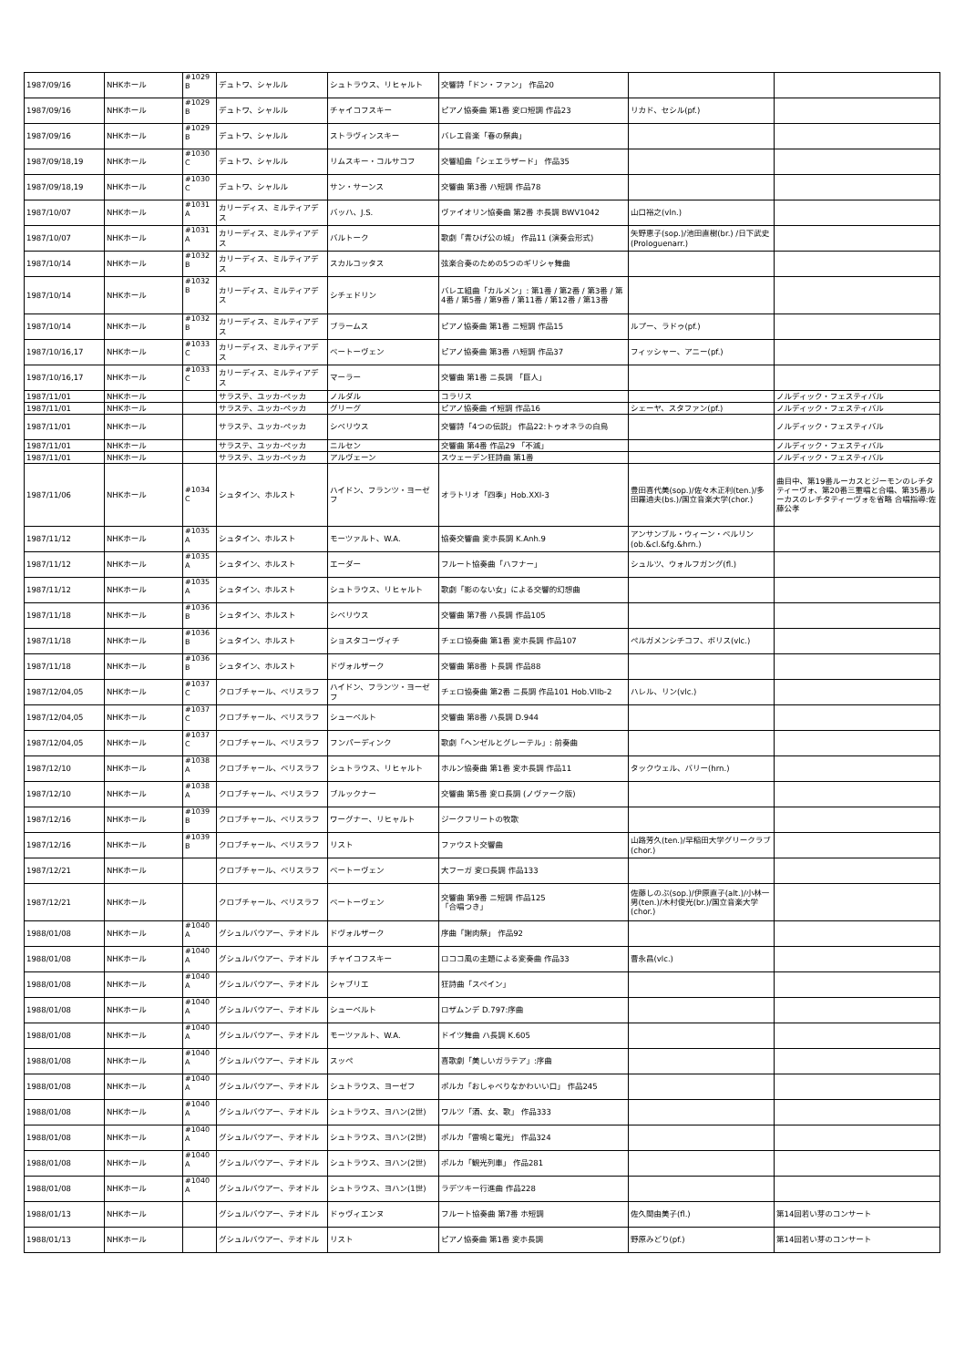| 1987/09/16 | NHKホール | #1029 B | デュトワ、シャルル | シュトラウス、リヒャルト | 交響詩「ドン・ファン」 作品20 | | |
| 1987/09/16 | NHKホール | #1029 B | デュトワ、シャルル | チャイコフスキー | ピアノ協奏曲 第1番 変ロ短調 作品23 | リカド、セシル(pf.) | |
| 1987/09/16 | NHKホール | #1029 B | デュトワ、シャルル | ストラヴィンスキー | バレエ音楽「春の祭典」 | | |
| 1987/09/18,19 | NHKホール | #1030 C | デュトワ、シャルル | リムスキー・コルサコフ | 交響組曲「シェエラザード」 作品35 | | |
| 1987/09/18,19 | NHKホール | #1030 C | デュトワ、シャルル | サン・サーンス | 交響曲 第3番 ハ短調 作品78 | | |
| 1987/10/07 | NHKホール | #1031 A | カリーディス、ミルティアデス | バッハ、J.S. | ヴァイオリン協奏曲 第2番 ホ長調 BWV1042 | 山口裕之(vln.) | |
| 1987/10/07 | NHKホール | #1031 A | カリーディス、ミルティアデス | バルトーク | 歌劇「青ひげ公の城」 作品11 (演奏会形式) | 矢野恵子(sop.)/池田直樹(br.) /日下武史(Prologuenarr.) | |
| 1987/10/14 | NHKホール | #1032 B | カリーディス、ミルティアデス | スカルコッタス | 弦楽合奏のための5つのギリシャ舞曲 | | |
| 1987/10/14 | NHKホール | #1032 B | カリーディス、ミルティアデス | シチェドリン | バレエ組曲「カルメン」: 第1番 / 第2番 / 第3番 / 第4番 / 第5番 / 第9番 / 第11番 / 第12番 / 第13番 | | |
| 1987/10/14 | NHKホール | #1032 B | カリーディス、ミルティアデス | ブラームス | ピアノ協奏曲 第1番 ニ短調 作品15 | ルプー、ラドゥ(pf.) | |
| 1987/10/16,17 | NHKホール | #1033 C | カリーディス、ミルティアデス | ベートーヴェン | ピアノ協奏曲 第3番 ハ短調 作品37 | フィッシャー、アニー(pf.) | |
| 1987/10/16,17 | NHKホール | #1033 C | カリーディス、ミルティアデス | マーラー | 交響曲 第1番 ニ長調 「巨人」 | | |
| 1987/11/01 | NHKホール | | サラステ、ユッカ-ペッカ | ノルダル | コラリス | | ノルディック・フェスティバル |
| 1987/11/01 | NHKホール | | サラステ、ユッカ-ペッカ | グリーグ | ピアノ協奏曲 イ短調 作品16 | シェーヤ、スタファン(pf.) | ノルディック・フェスティバル |
| 1987/11/01 | NHKホール | | サラステ、ユッカ-ペッカ | シベリウス | 交響詩「4つの伝説」 作品22:トゥオネラの白鳥 | | ノルディック・フェスティバル |
| 1987/11/01 | NHKホール | | サラステ、ユッカ-ペッカ | ニルセン | 交響曲 第4番 作品29 「不滅」 | | ノルディック・フェスティバル |
| 1987/11/01 | NHKホール | | サラステ、ユッカ-ペッカ | アルヴェーン | スウェーデン狂詩曲 第1番 | | ノルディック・フェスティバル |
| 1987/11/06 | NHKホール | #1034 C | シュタイン、ホルスト | ハイドン、フランツ・ヨーゼフ | オラトリオ「四季」Hob.XXI-3 | 豊田喜代美(sop.)/佐々木正利(ten.)/多田羅迪夫(bs.)/国立音楽大学(chor.) | 曲目中、第19番ルーカスとジーモンのレチタティーヴォ、第20番三重唱と合唱、第35番ルーカスのレチタティーヴォを省略 合唱指導:佐藤公孝 |
| 1987/11/12 | NHKホール | #1035 A | シュタイン、ホルスト | モーツァルト、W.A. | 協奏交響曲 変ホ長調 K.Anh.9 | アンサンブル・ウィーン・ベルリン(ob.&cl.&fg.&hrn.) | |
| 1987/11/12 | NHKホール | #1035 A | シュタイン、ホルスト | エーダー | フルート協奏曲「ハフナー」 | シュルツ、ウォルフガング(fl.) | |
| 1987/11/12 | NHKホール | #1035 A | シュタイン、ホルスト | シュトラウス、リヒャルト | 歌劇「影のない女」による交響的幻想曲 | | |
| 1987/11/18 | NHKホール | #1036 B | シュタイン、ホルスト | シベリウス | 交響曲 第7番 ハ長調 作品105 | | |
| 1987/11/18 | NHKホール | #1036 B | シュタイン、ホルスト | ショスタコーヴィチ | チェロ協奏曲 第1番 変ホ長調 作品107 | ペルガメンシチコフ、ボリス(vlc.) | |
| 1987/11/18 | NHKホール | #1036 B | シュタイン、ホルスト | ドヴォルザーク | 交響曲 第8番 ト長調 作品88 | | |
| 1987/12/04,05 | NHKホール | #1037 C | クロブチャール、ベリスラフ | ハイドン、フランツ・ヨーゼフ | チェロ協奏曲 第2番 ニ長調 作品101 Hob.VIIb-2 | ハレル、リン(vlc.) | |
| 1987/12/04,05 | NHKホール | #1037 C | クロブチャール、ベリスラフ | シューベルト | 交響曲 第8番 ハ長調 D.944 | | |
| 1987/12/04,05 | NHKホール | #1037 C | クロブチャール、ベリスラフ | フンパーディンク | 歌劇「ヘンゼルとグレーテル」: 前奏曲 | | |
| 1987/12/10 | NHKホール | #1038 A | クロブチャール、ベリスラフ | シュトラウス、リヒャルト | ホルン協奏曲 第1番 変ホ長調 作品11 | タックウェル、バリー(hrn.) | |
| 1987/12/10 | NHKホール | #1038 A | クロブチャール、ベリスラフ | ブルックナー | 交響曲 第5番 変ロ長調 (ノヴァーク版) | | |
| 1987/12/16 | NHKホール | #1039 B | クロブチャール、ベリスラフ | ワーグナー、リヒャルト | ジークフリートの牧歌 | | |
| 1987/12/16 | NHKホール | #1039 B | クロブチャール、ベリスラフ | リスト | ファウスト交響曲 | 山路芳久(ten.)/早稲田大学グリークラブ(chor.) | |
| 1987/12/21 | NHKホール | | クロブチャール、ベリスラフ | ベートーヴェン | 大フーガ 変ロ長調 作品133 | | |
| 1987/12/21 | NHKホール | | クロブチャール、ベリスラフ | ベートーヴェン | 交響曲 第9番 ニ短調 作品125 「合唱つき」 | 佐藤しのぶ(sop.)/伊原直子(alt.)/小林一男(ten.)/木村俊光(br.)/国立音楽大学(chor.) | |
| 1988/01/08 | NHKホール | #1040 A | グシュルバウアー、テオドル | ドヴォルザーク | 序曲「謝肉祭」 作品92 | | |
| 1988/01/08 | NHKホール | #1040 A | グシュルバウアー、テオドル | チャイコフスキー | ロココ風の主題による変奏曲 作品33 | 曹永昌(vlc.) | |
| 1988/01/08 | NHKホール | #1040 A | グシュルバウアー、テオドル | シャブリエ | 狂詩曲「スペイン」 | | |
| 1988/01/08 | NHKホール | #1040 A | グシュルバウアー、テオドル | シューベルト | ロザムンデ D.797:序曲 | | |
| 1988/01/08 | NHKホール | #1040 A | グシュルバウアー、テオドル | モーツァルト、W.A. | ドイツ舞曲 ハ長調 K.605 | | |
| 1988/01/08 | NHKホール | #1040 A | グシュルバウアー、テオドル | スッペ | 喜歌劇「美しいガラテア」:序曲 | | |
| 1988/01/08 | NHKホール | #1040 A | グシュルバウアー、テオドル | シュトラウス、ヨーゼフ | ポルカ「おしゃべりなかわいい口」 作品245 | | |
| 1988/01/08 | NHKホール | #1040 A | グシュルバウアー、テオドル | シュトラウス、ヨハン(2世) | ワルツ「酒、女、歌」 作品333 | | |
| 1988/01/08 | NHKホール | #1040 A | グシュルバウアー、テオドル | シュトラウス、ヨハン(2世) | ポルカ「雷鳴と電光」 作品324 | | |
| 1988/01/08 | NHKホール | #1040 A | グシュルバウアー、テオドル | シュトラウス、ヨハン(2世) | ポルカ「観光列車」 作品281 | | |
| 1988/01/08 | NHKホール | #1040 A | グシュルバウアー、テオドル | シュトラウス、ヨハン(1世) | ラデツキー行進曲 作品228 | | |
| 1988/01/13 | NHKホール | | グシュルバウアー、テオドル | ドゥヴィエンヌ | フルート協奏曲 第7番 ホ短調 | 佐久間由美子(fl.) | 第14回若い芽のコンサート |
| 1988/01/13 | NHKホール | | グシュルバウアー、テオドル | リスト | ピアノ協奏曲 第1番 変ホ長調 | 野原みどり(pf.) | 第14回若い芽のコンサート |